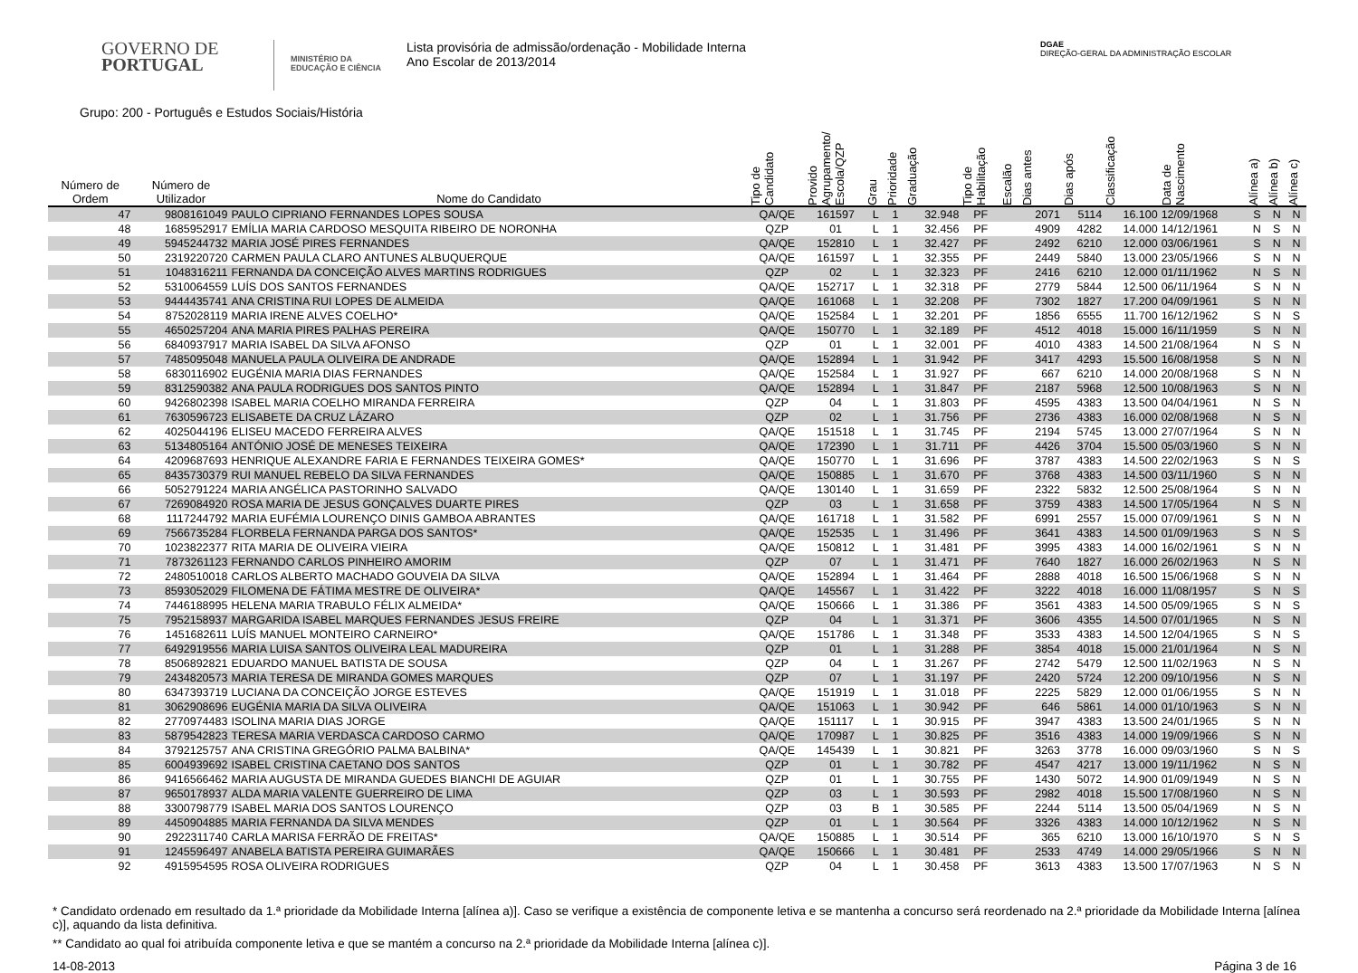GOVERNO DE
PORTUGAL
MINISTÉRIO DA EDUCAÇÃO E CIÊNCIA
Lista provisória de admissão/ordenação - Mobilidade Interna
Ano Escolar de 2013/2014
DGAE
DIREÇÃO-GERAL DA ADMINISTRAÇÃO ESCOLAR
Grupo: 200 - Português e Estudos Sociais/História
| Número de Ordem | Número de Utilizador | Nome do Candidato | Tipo de Candidato | Provido Agrupamento/ Escola/QZP | Grau | Prioridade | Graduação | Tipo de Habilitação | Escalão | Dias antes | Dias após | Classificação | Data de Nascimento | Alínea a) | Alínea b) | Alínea c) |
| --- | --- | --- | --- | --- | --- | --- | --- | --- | --- | --- | --- | --- | --- | --- | --- | --- |
| 47 | 9808161049 | PAULO CIPRIANO FERNANDES LOPES SOUSA | QA/QE | 161597 | L | 1 | 32.948 | PF | | 2071 | 5114 | 16.100 | 12/09/1968 | S | N | N |
| 48 | 1685952917 | EMÍLIA MARIA CARDOSO MESQUITA RIBEIRO DE NORONHA | QZP | 01 | L | 1 | 32.456 | PF | | 4909 | 4282 | 14.000 | 14/12/1961 | N | S | N |
| 49 | 5945244732 | MARIA JOSÉ PIRES FERNANDES | QA/QE | 152810 | L | 1 | 32.427 | PF | | 2492 | 6210 | 12.000 | 03/06/1961 | S | N | N |
| 50 | 2319220720 | CARMEN PAULA CLARO ANTUNES ALBUQUERQUE | QA/QE | 161597 | L | 1 | 32.355 | PF | | 2449 | 5840 | 13.000 | 23/05/1966 | S | N | N |
| 51 | 1048316211 | FERNANDA DA CONCEIÇÃO ALVES MARTINS RODRIGUES | QZP | 02 | L | 1 | 32.323 | PF | | 2416 | 6210 | 12.000 | 01/11/1962 | N | S | N |
| 52 | 5310064559 | LUÍS DOS SANTOS FERNANDES | QA/QE | 152717 | L | 1 | 32.318 | PF | | 2779 | 5844 | 12.500 | 06/11/1964 | S | N | N |
| 53 | 9444435741 | ANA CRISTINA RUI LOPES DE ALMEIDA | QA/QE | 161068 | L | 1 | 32.208 | PF | | 7302 | 1827 | 17.200 | 04/09/1961 | S | N | N |
| 54 | 8752028119 | MARIA IRENE ALVES COELHO* | QA/QE | 152584 | L | 1 | 32.201 | PF | | 1856 | 6555 | 11.700 | 16/12/1962 | S | N | S |
| 55 | 4650257204 | ANA MARIA PIRES PALHAS PEREIRA | QA/QE | 150770 | L | 1 | 32.189 | PF | | 4512 | 4018 | 15.000 | 16/11/1959 | S | N | N |
| 56 | 6840937917 | MARIA ISABEL DA SILVA AFONSO | QZP | 01 | L | 1 | 32.001 | PF | | 4010 | 4383 | 14.500 | 21/08/1964 | N | S | N |
| 57 | 7485095048 | MANUELA PAULA OLIVEIRA DE ANDRADE | QA/QE | 152894 | L | 1 | 31.942 | PF | | 3417 | 4293 | 15.500 | 16/08/1958 | S | N | N |
| 58 | 6830116902 | EUGÉNIA MARIA DIAS FERNANDES | QA/QE | 152584 | L | 1 | 31.927 | PF | | 667 | 6210 | 14.000 | 20/08/1968 | S | N | N |
| 59 | 8312590382 | ANA PAULA RODRIGUES DOS SANTOS PINTO | QA/QE | 152894 | L | 1 | 31.847 | PF | | 2187 | 5968 | 12.500 | 10/08/1963 | S | N | N |
| 60 | 9426802398 | ISABEL MARIA COELHO MIRANDA FERREIRA | QZP | 04 | L | 1 | 31.803 | PF | | 4595 | 4383 | 13.500 | 04/04/1961 | N | S | N |
| 61 | 7630596723 | ELISABETE DA CRUZ LÁZARO | QZP | 02 | L | 1 | 31.756 | PF | | 2736 | 4383 | 16.000 | 02/08/1968 | N | S | N |
| 62 | 4025044196 | ELISEU MACEDO FERREIRA ALVES | QA/QE | 151518 | L | 1 | 31.745 | PF | | 2194 | 5745 | 13.000 | 27/07/1964 | S | N | N |
| 63 | 5134805164 | ANTÓNIO JOSÉ DE MENESES TEIXEIRA | QA/QE | 172390 | L | 1 | 31.711 | PF | | 4426 | 3704 | 15.500 | 05/03/1960 | S | N | N |
| 64 | 4209687693 | HENRIQUE ALEXANDRE FARIA E FERNANDES TEIXEIRA GOMES* | QA/QE | 150770 | L | 1 | 31.696 | PF | | 3787 | 4383 | 14.500 | 22/02/1963 | S | N | S |
| 65 | 8435730379 | RUI MANUEL REBELO DA SILVA FERNANDES | QA/QE | 150885 | L | 1 | 31.670 | PF | | 3768 | 4383 | 14.500 | 03/11/1960 | S | N | N |
| 66 | 5052791224 | MARIA ANGÉLICA PASTORINHO SALVADO | QA/QE | 130140 | L | 1 | 31.659 | PF | | 2322 | 5832 | 12.500 | 25/08/1964 | S | N | N |
| 67 | 7269084920 | ROSA MARIA DE JESUS GONÇALVES DUARTE PIRES | QZP | 03 | L | 1 | 31.658 | PF | | 3759 | 4383 | 14.500 | 17/05/1964 | N | S | N |
| 68 | 1117244792 | MARIA EUFÉMIA LOURENÇO DINIS GAMBOA ABRANTES | QA/QE | 161718 | L | 1 | 31.582 | PF | | 6991 | 2557 | 15.000 | 07/09/1961 | S | N | N |
| 69 | 7566735284 | FLORBELA FERNANDA PARGA DOS SANTOS* | QA/QE | 152535 | L | 1 | 31.496 | PF | | 3641 | 4383 | 14.500 | 01/09/1963 | S | N | S |
| 70 | 1023822377 | RITA MARIA DE OLIVEIRA VIEIRA | QA/QE | 150812 | L | 1 | 31.481 | PF | | 3995 | 4383 | 14.000 | 16/02/1961 | S | N | N |
| 71 | 7873261123 | FERNANDO CARLOS PINHEIRO AMORIM | QZP | 07 | L | 1 | 31.471 | PF | | 7640 | 1827 | 16.000 | 26/02/1963 | N | S | N |
| 72 | 2480510018 | CARLOS ALBERTO MACHADO GOUVEIA DA SILVA | QA/QE | 152894 | L | 1 | 31.464 | PF | | 2888 | 4018 | 16.500 | 15/06/1968 | S | N | N |
| 73 | 8593052029 | FILOMENA DE FÁTIMA MESTRE DE OLIVEIRA* | QA/QE | 145567 | L | 1 | 31.422 | PF | | 3222 | 4018 | 16.000 | 11/08/1957 | S | N | S |
| 74 | 7446188995 | HELENA MARIA TRABULO FÉLIX ALMEIDA* | QA/QE | 150666 | L | 1 | 31.386 | PF | | 3561 | 4383 | 14.500 | 05/09/1965 | S | N | S |
| 75 | 7952158937 | MARGARIDA ISABEL MARQUES FERNANDES JESUS FREIRE | QZP | 04 | L | 1 | 31.371 | PF | | 3606 | 4355 | 14.500 | 07/01/1965 | N | S | N |
| 76 | 1451682611 | LUÍS MANUEL MONTEIRO CARNEIRO* | QA/QE | 151786 | L | 1 | 31.348 | PF | | 3533 | 4383 | 14.500 | 12/04/1965 | S | N | S |
| 77 | 6492919556 | MARIA LUISA SANTOS OLIVEIRA LEAL MADUREIRA | QZP | 01 | L | 1 | 31.288 | PF | | 3854 | 4018 | 15.000 | 21/01/1964 | N | S | N |
| 78 | 8506892821 | EDUARDO MANUEL BATISTA DE SOUSA | QZP | 04 | L | 1 | 31.267 | PF | | 2742 | 5479 | 12.500 | 11/02/1963 | N | S | N |
| 79 | 2434820573 | MARIA TERESA DE MIRANDA GOMES MARQUES | QZP | 07 | L | 1 | 31.197 | PF | | 2420 | 5724 | 12.200 | 09/10/1956 | N | S | N |
| 80 | 6347393719 | LUCIANA DA CONCEIÇÃO JORGE ESTEVES | QA/QE | 151919 | L | 1 | 31.018 | PF | | 2225 | 5829 | 12.000 | 01/06/1955 | S | N | N |
| 81 | 3062908696 | EUGÉNIA MARIA DA SILVA OLIVEIRA | QA/QE | 151063 | L | 1 | 30.942 | PF | | 646 | 5861 | 14.000 | 01/10/1963 | S | N | N |
| 82 | 2770974483 | ISOLINA MARIA DIAS JORGE | QA/QE | 151117 | L | 1 | 30.915 | PF | | 3947 | 4383 | 13.500 | 24/01/1965 | S | N | N |
| 83 | 5879542823 | TERESA MARIA VERDASCA CARDOSO CARMO | QA/QE | 170987 | L | 1 | 30.825 | PF | | 3516 | 4383 | 14.000 | 19/09/1966 | S | N | N |
| 84 | 3792125757 | ANA CRISTINA GREGÓRIO PALMA BALBINA* | QA/QE | 145439 | L | 1 | 30.821 | PF | | 3263 | 3778 | 16.000 | 09/03/1960 | S | N | S |
| 85 | 6004939692 | ISABEL CRISTINA CAETANO DOS SANTOS | QZP | 01 | L | 1 | 30.782 | PF | | 4547 | 4217 | 13.000 | 19/11/1962 | N | S | N |
| 86 | 9416566462 | MARIA AUGUSTA DE MIRANDA GUEDES BIANCHI DE AGUIAR | QZP | 01 | L | 1 | 30.755 | PF | | 1430 | 5072 | 14.900 | 01/09/1949 | N | S | N |
| 87 | 9650178937 | ALDA MARIA VALENTE GUERREIRO DE LIMA | QZP | 03 | L | 1 | 30.593 | PF | | 2982 | 4018 | 15.500 | 17/08/1960 | N | S | N |
| 88 | 3300798779 | ISABEL MARIA DOS SANTOS LOURENÇO | QZP | 03 | B | 1 | 30.585 | PF | | 2244 | 5114 | 13.500 | 05/04/1969 | N | S | N |
| 89 | 4450904885 | MARIA FERNANDA DA SILVA MENDES | QZP | 01 | L | 1 | 30.564 | PF | | 3326 | 4383 | 14.000 | 10/12/1962 | N | S | N |
| 90 | 2922311740 | CARLA MARISA FERRÃO DE FREITAS* | QA/QE | 150885 | L | 1 | 30.514 | PF | | 365 | 6210 | 13.000 | 16/10/1970 | S | N | S |
| 91 | 1245596497 | ANABELA BATISTA PEREIRA GUIMARÃES | QA/QE | 150666 | L | 1 | 30.481 | PF | | 2533 | 4749 | 14.000 | 29/05/1966 | S | N | N |
| 92 | 4915954595 | ROSA OLIVEIRA RODRIGUES | QZP | 04 | L | 1 | 30.458 | PF | | 3613 | 4383 | 13.500 | 17/07/1963 | N | S | N |
* Candidato ordenado em resultado da 1.ª prioridade da Mobilidade Interna [alínea a)]. Caso se verifique a existência de componente letiva e se mantenha a concurso será reordenado na 2.ª prioridade da Mobilidade Interna [alínea c)], aquando da lista definitiva.
** Candidato ao qual foi atribuída componente letiva e que se mantém a concurso na 2.ª prioridade da Mobilidade Interna [alínea c)].
14-08-2013 Página 3 de 16